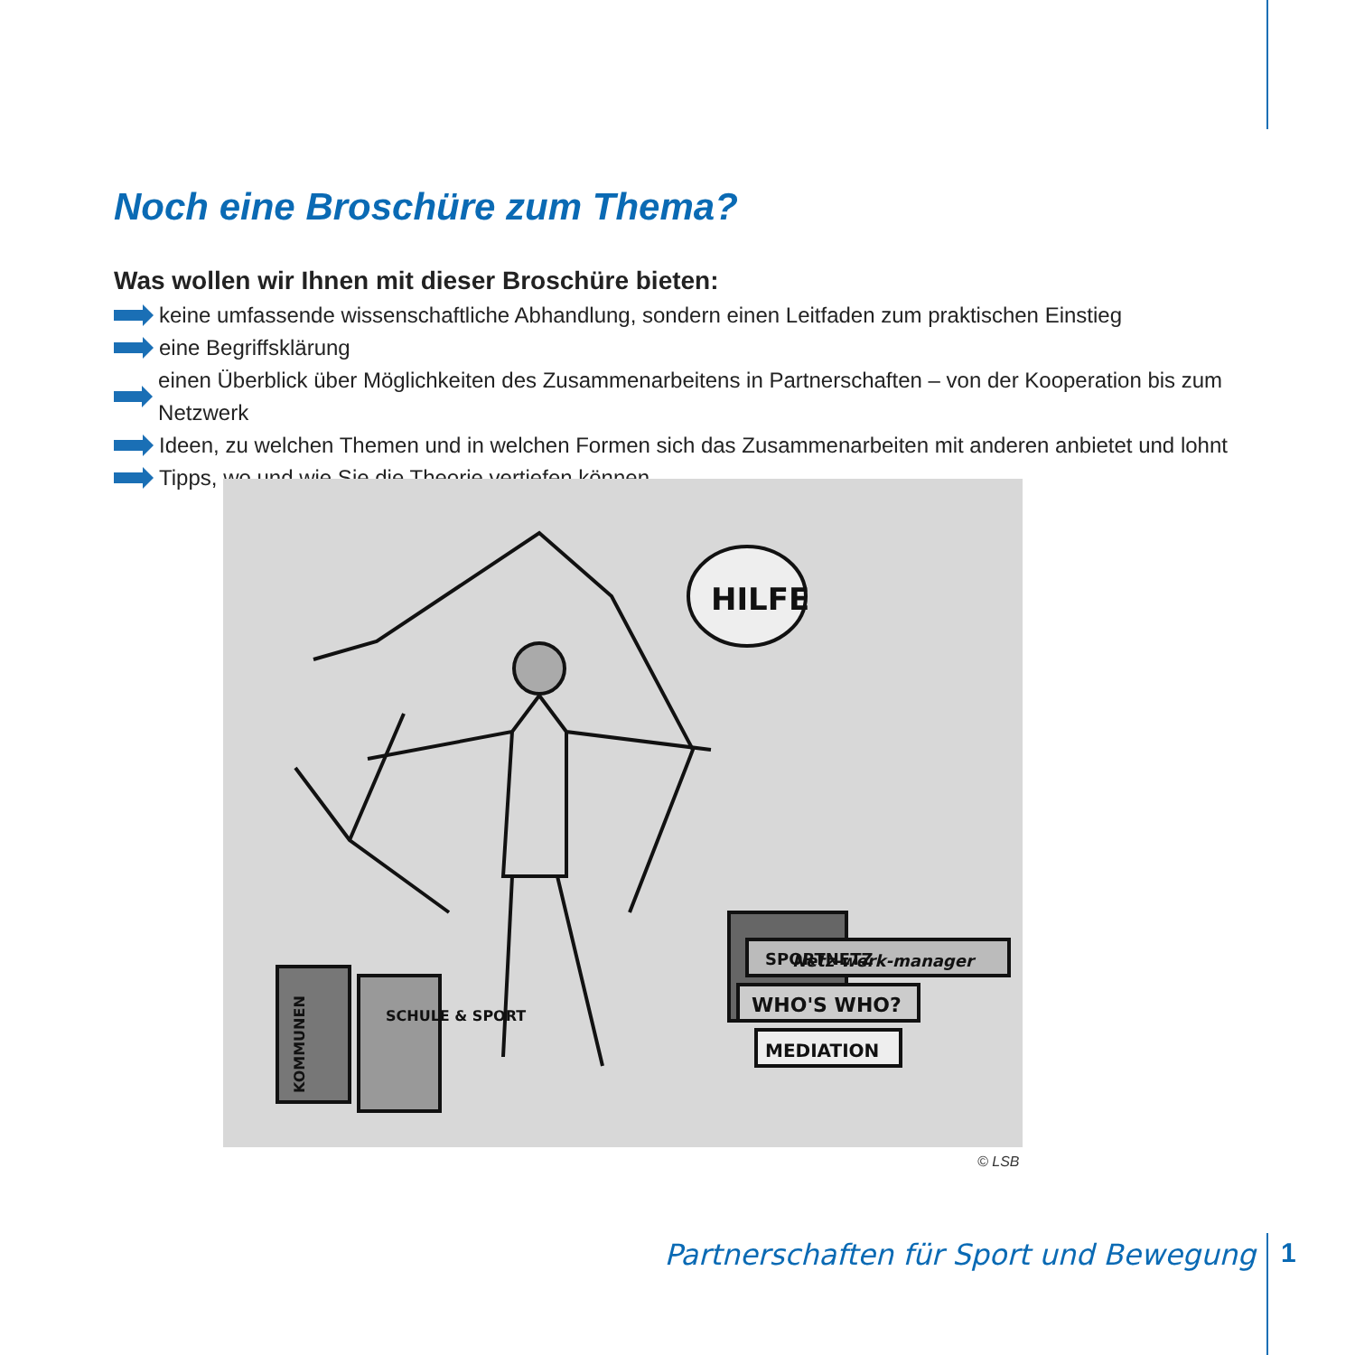Noch eine Broschüre zum Thema?
Was wollen wir Ihnen mit dieser Broschüre bieten:
keine umfassende wissenschaftliche Abhandlung, sondern einen Leitfaden zum praktischen Einstieg
eine Begriffsklärung
einen Überblick über Möglichkeiten des Zusammenarbeitens in Partnerschaften – von der Kooperation bis zum Netzwerk
Ideen, zu welchen Themen und in welchen Formen sich das Zusammenarbeiten mit anderen anbietet und lohnt
Tipps, wo und wie Sie die Theorie vertiefen können
HILFE
Netz-werk-manager
SPORTNETZ
WHO'S WHO?
MEDIATION
KOMMUNEN
SCHULE & SPORT
© LSB
Partnerschaften für Sport und Bewegung
1